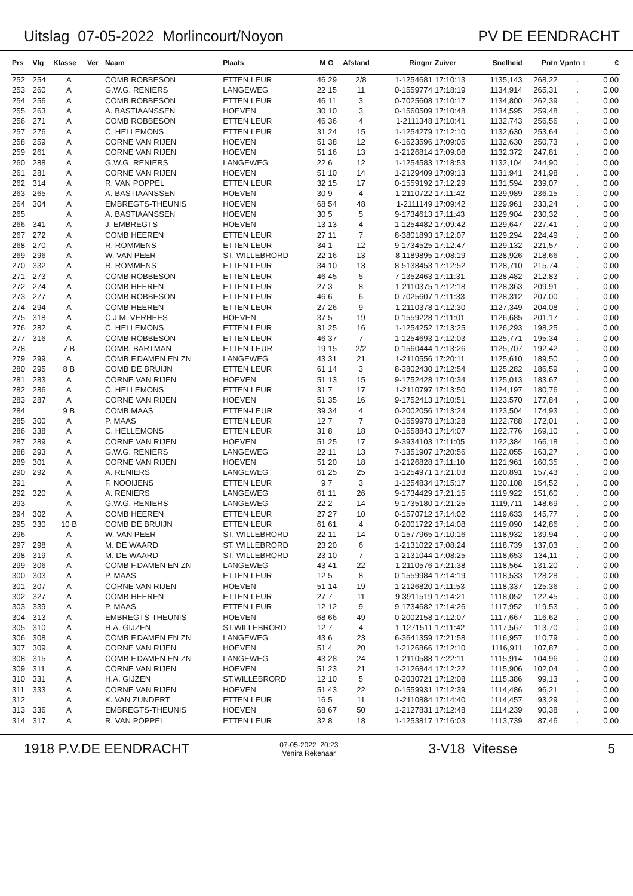Uitslag 07-05-2022 Morlincourt/Noyon PV DE EENDRACHT
| Prs | Vlg | Klasse | Ver | Naam | Plaats | M | G | Afstand | Ringnr | Zuiver | Snelheid | Pntn | Vpntn ↑ | € |
| --- | --- | --- | --- | --- | --- | --- | --- | --- | --- | --- | --- | --- | --- | --- |
| 252 | 254 | A | | COMB ROBBESON | ETTEN LEUR | 46 | 29 | 2/8 | 1-1254681 | 17:10:13 | 1135,143 | 268,22 | . | 0,00 |
| 253 | 260 | A | | G.W.G. RENIERS | LANGEWEG | 22 | 15 | 11 | 0-1559774 | 17:18:19 | 1134,914 | 265,31 | . | 0,00 |
| 254 | 256 | A | | COMB ROBBESON | ETTEN LEUR | 46 | 11 | 3 | 0-7025608 | 17:10:17 | 1134,800 | 262,39 | . | 0,00 |
| 255 | 263 | A | | A. BASTIAANSSEN | HOEVEN | 30 | 10 | 3 | 0-1560509 | 17:10:48 | 1134,595 | 259,48 | . | 0,00 |
| 256 | 271 | A | | COMB ROBBESON | ETTEN LEUR | 46 | 36 | 4 | 1-2111348 | 17:10:41 | 1132,743 | 256,56 | . | 0,00 |
| 257 | 276 | A | | C. HELLEMONS | ETTEN LEUR | 31 | 24 | 15 | 1-1254279 | 17:12:10 | 1132,630 | 253,64 | . | 0,00 |
| 258 | 259 | A | | CORNE VAN RIJEN | HOEVEN | 51 | 38 | 12 | 6-1623596 | 17:09:05 | 1132,630 | 250,73 | . | 0,00 |
| 259 | 261 | A | | CORNE VAN RIJEN | HOEVEN | 51 | 16 | 13 | 1-2126814 | 17:09:08 | 1132,372 | 247,81 | . | 0,00 |
| 260 | 288 | A | | G.W.G. RENIERS | LANGEWEG | 22 | 6 | 12 | 1-1254583 | 17:18:53 | 1132,104 | 244,90 | . | 0,00 |
| 261 | 281 | A | | CORNE VAN RIJEN | HOEVEN | 51 | 10 | 14 | 1-2129409 | 17:09:13 | 1131,941 | 241,98 | . | 0,00 |
| 262 | 314 | A | | R. VAN POPPEL | ETTEN LEUR | 32 | 15 | 17 | 0-1559192 | 17:12:29 | 1131,594 | 239,07 | . | 0,00 |
| 263 | 265 | A | | A. BASTIAANSSEN | HOEVEN | 30 | 9 | 4 | 1-2110722 | 17:11:42 | 1129,989 | 236,15 | . | 0,00 |
| 264 | 304 | A | | EMBREGTS-THEUNIS | HOEVEN | 68 | 54 | 48 | 1-2111149 | 17:09:42 | 1129,961 | 233,24 | . | 0,00 |
| 265 | | A | | A. BASTIAANSSEN | HOEVEN | 30 | 5 | 5 | 9-1734613 | 17:11:43 | 1129,904 | 230,32 | . | 0,00 |
| 266 | 341 | A | | J. EMBREGTS | HOEVEN | 13 | 13 | 4 | 1-1254482 | 17:09:42 | 1129,647 | 227,41 | . | 0,00 |
| 267 | 272 | A | | COMB HEEREN | ETTEN LEUR | 27 | 11 | 7 | 8-3801893 | 17:12:07 | 1129,294 | 224,49 | . | 0,00 |
| 268 | 270 | A | | R. ROMMENS | ETTEN LEUR | 34 | 1 | 12 | 9-1734525 | 17:12:47 | 1129,132 | 221,57 | . | 0,00 |
| 269 | 296 | A | | W. VAN PEER | ST. WILLEBRORD | 22 | 16 | 13 | 8-1189895 | 17:08:19 | 1128,926 | 218,66 | . | 0,00 |
| 270 | 332 | A | | R. ROMMENS | ETTEN LEUR | 34 | 10 | 13 | 8-5138453 | 17:12:52 | 1128,710 | 215,74 | . | 0,00 |
| 271 | 273 | A | | COMB ROBBESON | ETTEN LEUR | 46 | 45 | 5 | 7-1352463 | 17:11:31 | 1128,482 | 212,83 | . | 0,00 |
| 272 | 274 | A | | COMB HEEREN | ETTEN LEUR | 27 | 3 | 8 | 1-2110375 | 17:12:18 | 1128,363 | 209,91 | . | 0,00 |
| 273 | 277 | A | | COMB ROBBESON | ETTEN LEUR | 46 | 6 | 6 | 0-7025607 | 17:11:33 | 1128,312 | 207,00 | . | 0,00 |
| 274 | 294 | A | | COMB HEEREN | ETTEN LEUR | 27 | 26 | 9 | 1-2110378 | 17:12:30 | 1127,349 | 204,08 | . | 0,00 |
| 275 | 318 | A | | C.J.M. VERHEES | HOEVEN | 37 | 5 | 19 | 0-1559228 | 17:11:01 | 1126,685 | 201,17 | . | 0,00 |
| 276 | 282 | A | | C. HELLEMONS | ETTEN LEUR | 31 | 25 | 16 | 1-1254252 | 17:13:25 | 1126,293 | 198,25 | . | 0,00 |
| 277 | 316 | A | | COMB ROBBESON | ETTEN LEUR | 46 | 37 | 7 | 1-1254693 | 17:12:03 | 1125,771 | 195,34 | . | 0,00 |
| 278 | | 7 B | | COMB. BARTMAN | ETTEN-LEUR | 19 | 15 | 2/2 | 0-1560444 | 17:13:26 | 1125,707 | 192,42 | . | 0,00 |
| 279 | 299 | A | | COMB F.DAMEN EN ZN | LANGEWEG | 43 | 31 | 21 | 1-2110556 | 17:20:11 | 1125,610 | 189,50 | . | 0,00 |
| 280 | 295 | 8 B | | COMB DE BRUIJN | ETTEN LEUR | 61 | 14 | 3 | 8-3802430 | 17:12:54 | 1125,282 | 186,59 | . | 0,00 |
| 281 | 283 | A | | CORNE VAN RIJEN | HOEVEN | 51 | 13 | 15 | 9-1752428 | 17:10:34 | 1125,013 | 183,67 | . | 0,00 |
| 282 | 286 | A | | C. HELLEMONS | ETTEN LEUR | 31 | 7 | 17 | 1-2110797 | 17:13:50 | 1124,197 | 180,76 | . | 0,00 |
| 283 | 287 | A | | CORNE VAN RIJEN | HOEVEN | 51 | 35 | 16 | 9-1752413 | 17:10:51 | 1123,570 | 177,84 | . | 0,00 |
| 284 | | 9 B | | COMB MAAS | ETTEN-LEUR | 39 | 34 | 4 | 0-2002056 | 17:13:24 | 1123,504 | 174,93 | . | 0,00 |
| 285 | 300 | A | | P. MAAS | ETTEN LEUR | 12 | 7 | 7 | 0-1559978 | 17:13:28 | 1122,788 | 172,01 | . | 0,00 |
| 286 | 338 | A | | C. HELLEMONS | ETTEN LEUR | 31 | 8 | 18 | 0-1558843 | 17:14:07 | 1122,776 | 169,10 | . | 0,00 |
| 287 | 289 | A | | CORNE VAN RIJEN | HOEVEN | 51 | 25 | 17 | 9-3934103 | 17:11:05 | 1122,384 | 166,18 | . | 0,00 |
| 288 | 293 | A | | G.W.G. RENIERS | LANGEWEG | 22 | 11 | 13 | 7-1351907 | 17:20:56 | 1122,055 | 163,27 | . | 0,00 |
| 289 | 301 | A | | CORNE VAN RIJEN | HOEVEN | 51 | 20 | 18 | 1-2126828 | 17:11:10 | 1121,961 | 160,35 | . | 0,00 |
| 290 | 292 | A | | A. RENIERS | LANGEWEG | 61 | 25 | 25 | 1-1254971 | 17:21:03 | 1120,891 | 157,43 | . | 0,00 |
| 291 | | A | | F. NOOIJENS | ETTEN LEUR | 9 | 7 | 3 | 1-1254834 | 17:15:17 | 1120,108 | 154,52 | . | 0,00 |
| 292 | 320 | A | | A. RENIERS | LANGEWEG | 61 | 11 | 26 | 9-1734429 | 17:21:15 | 1119,922 | 151,60 | . | 0,00 |
| 293 | | A | | G.W.G. RENIERS | LANGEWEG | 22 | 2 | 14 | 9-1735180 | 17:21:25 | 1119,711 | 148,69 | . | 0,00 |
| 294 | 302 | A | | COMB HEEREN | ETTEN LEUR | 27 | 27 | 10 | 0-1570712 | 17:14:02 | 1119,633 | 145,77 | . | 0,00 |
| 295 | 330 | 10 B | | COMB DE BRUIJN | ETTEN LEUR | 61 | 61 | 4 | 0-2001722 | 17:14:08 | 1119,090 | 142,86 | . | 0,00 |
| 296 | | A | | W. VAN PEER | ST. WILLEBRORD | 22 | 11 | 14 | 0-1577965 | 17:10:16 | 1118,932 | 139,94 | . | 0,00 |
| 297 | 298 | A | | M. DE WAARD | ST. WILLEBRORD | 23 | 20 | 6 | 1-2131022 | 17:08:24 | 1118,739 | 137,03 | . | 0,00 |
| 298 | 319 | A | | M. DE WAARD | ST. WILLEBRORD | 23 | 10 | 7 | 1-2131044 | 17:08:25 | 1118,653 | 134,11 | . | 0,00 |
| 299 | 306 | A | | COMB F.DAMEN EN ZN | LANGEWEG | 43 | 41 | 22 | 1-2110576 | 17:21:38 | 1118,564 | 131,20 | . | 0,00 |
| 300 | 303 | A | | P. MAAS | ETTEN LEUR | 12 | 5 | 8 | 0-1559984 | 17:14:19 | 1118,533 | 128,28 | . | 0,00 |
| 301 | 307 | A | | CORNE VAN RIJEN | HOEVEN | 51 | 14 | 19 | 1-2126820 | 17:11:53 | 1118,337 | 125,36 | . | 0,00 |
| 302 | 327 | A | | COMB HEEREN | ETTEN LEUR | 27 | 7 | 11 | 9-3911519 | 17:14:21 | 1118,052 | 122,45 | . | 0,00 |
| 303 | 339 | A | | P. MAAS | ETTEN LEUR | 12 | 12 | 9 | 9-1734682 | 17:14:26 | 1117,952 | 119,53 | . | 0,00 |
| 304 | 313 | A | | EMBREGTS-THEUNIS | HOEVEN | 68 | 66 | 49 | 0-2002158 | 17:12:07 | 1117,667 | 116,62 | . | 0,00 |
| 305 | 310 | A | | H.A. GIJZEN | ST.WILLEBRORD | 12 | 7 | 4 | 1-1271511 | 17:11:42 | 1117,567 | 113,70 | . | 0,00 |
| 306 | 308 | A | | COMB F.DAMEN EN ZN | LANGEWEG | 43 | 6 | 23 | 6-3641359 | 17:21:58 | 1116,957 | 110,79 | . | 0,00 |
| 307 | 309 | A | | CORNE VAN RIJEN | HOEVEN | 51 | 4 | 20 | 1-2126866 | 17:12:10 | 1116,911 | 107,87 | . | 0,00 |
| 308 | 315 | A | | COMB F.DAMEN EN ZN | LANGEWEG | 43 | 28 | 24 | 1-2110588 | 17:22:11 | 1115,914 | 104,96 | . | 0,00 |
| 309 | 311 | A | | CORNE VAN RIJEN | HOEVEN | 51 | 23 | 21 | 1-2126844 | 17:12:22 | 1115,906 | 102,04 | . | 0,00 |
| 310 | 331 | A | | H.A. GIJZEN | ST.WILLEBRORD | 12 | 10 | 5 | 0-2030721 | 17:12:08 | 1115,386 | 99,13 | . | 0,00 |
| 311 | 333 | A | | CORNE VAN RIJEN | HOEVEN | 51 | 43 | 22 | 0-1559931 | 17:12:39 | 1114,486 | 96,21 | . | 0,00 |
| 312 | | A | | K. VAN ZUNDERT | ETTEN LEUR | 16 | 5 | 11 | 1-2110884 | 17:14:40 | 1114,457 | 93,29 | . | 0,00 |
| 313 | 336 | A | | EMBREGTS-THEUNIS | HOEVEN | 68 | 67 | 50 | 1-2127831 | 17:12:48 | 1114,239 | 90,38 | . | 0,00 |
| 314 | 317 | A | | R. VAN POPPEL | ETTEN LEUR | 32 | 8 | 18 | 1-1253817 | 17:16:03 | 1113,739 | 87,46 | . | 0,00 |
1918 P.V.DE EENDRACHT 07-05-2022 20:23
Venira Rekenaar 3-V18 Vitesse 5